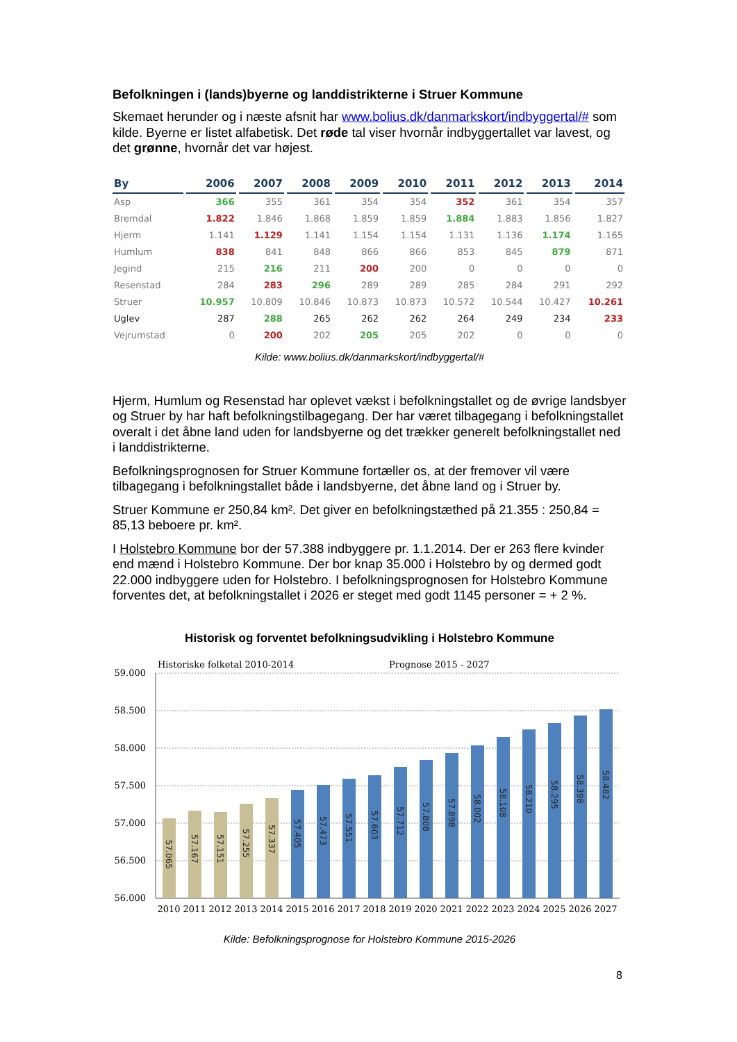Befolkningen i (lands)byerne og landdistrikterne i Struer Kommune
Skemaet herunder og i næste afsnit har www.bolius.dk/danmarkskort/indbyggertal/# som kilde. Byerne er listet alfabetisk. Det røde tal viser hvornår indbyggertallet var lavest, og det grønne, hvornår det var højest.
| By | 2006 | 2007 | 2008 | 2009 | 2010 | 2011 | 2012 | 2013 | 2014 |
| --- | --- | --- | --- | --- | --- | --- | --- | --- | --- |
| Asp | 366 | 355 | 361 | 354 | 354 | 352 | 361 | 354 | 357 |
| Bremdal | 1.822 | 1.846 | 1.868 | 1.859 | 1.859 | 1.884 | 1.883 | 1.856 | 1.827 |
| Hjerm | 1.141 | 1.129 | 1.141 | 1.154 | 1.154 | 1.131 | 1.136 | 1.174 | 1.165 |
| Humlum | 838 | 841 | 848 | 866 | 866 | 853 | 845 | 879 | 871 |
| Jegind | 215 | 216 | 211 | 200 | 200 | 0 | 0 | 0 | 0 |
| Resenstad | 284 | 283 | 296 | 289 | 289 | 285 | 284 | 291 | 292 |
| Struer | 10.957 | 10.809 | 10.846 | 10.873 | 10.873 | 10.572 | 10.544 | 10.427 | 10.261 |
| Uglev | 287 | 288 | 265 | 262 | 262 | 264 | 249 | 234 | 233 |
| Vejrumstad | 0 | 200 | 202 | 205 | 205 | 202 | 0 | 0 | 0 |
Kilde: www.bolius.dk/danmarkskort/indbyggertal/#
Hjerm, Humlum og Resenstad har oplevet vækst i befolkningstallet og de øvrige landsbyer og Struer by har haft befolkningstilbagegang. Der har været tilbagegang i befolkningstallet overalt i det åbne land uden for landsbyerne og det trækker generelt befolkningstallet ned i landdistrikterne.
Befolkningsprognosen for Struer Kommune fortæller os, at der fremover vil være tilbagegang i befolkningstallet både i landsbyerne, det åbne land og i Struer by.
Struer Kommune er 250,84 km². Det giver en befolkningstæthed på 21.355 : 250,84 = 85,13 beboere pr. km².
I Holstebro Kommune bor der 57.388 indbyggere pr. 1.1.2014. Der er 263 flere kvinder end mænd i Holstebro Kommune. Der bor knap 35.000 i Holstebro by og dermed godt 22.000 indbyggere uden for Holstebro. I befolkningsprognosen for Holstebro Kommune forventes det, at befolkningstallet i 2026 er steget med godt 1145 personer = + 2 %.
Historisk og forventet befolkningsudvikling i Holstebro Kommune
Historiske folketal 2010-2014
Prognose 2015 - 2027
59.000
58.500
58.000
57.500
57.000
56.500
56.000
57.065
57.167
57.151
57.255
57.337
57.405
57.473
57.551
57.603
57.712
57.808
57.898
58.002
58.108
58.210
58.295
58.398
58.482
2010
2011
2012
2013
2014
2015
2016
2017
2018
2019
2020
2021
2022
2023
2024
2025
2026
2027
Kilde: Befolkningsprognose for Holstebro Kommune 2015-2026
8